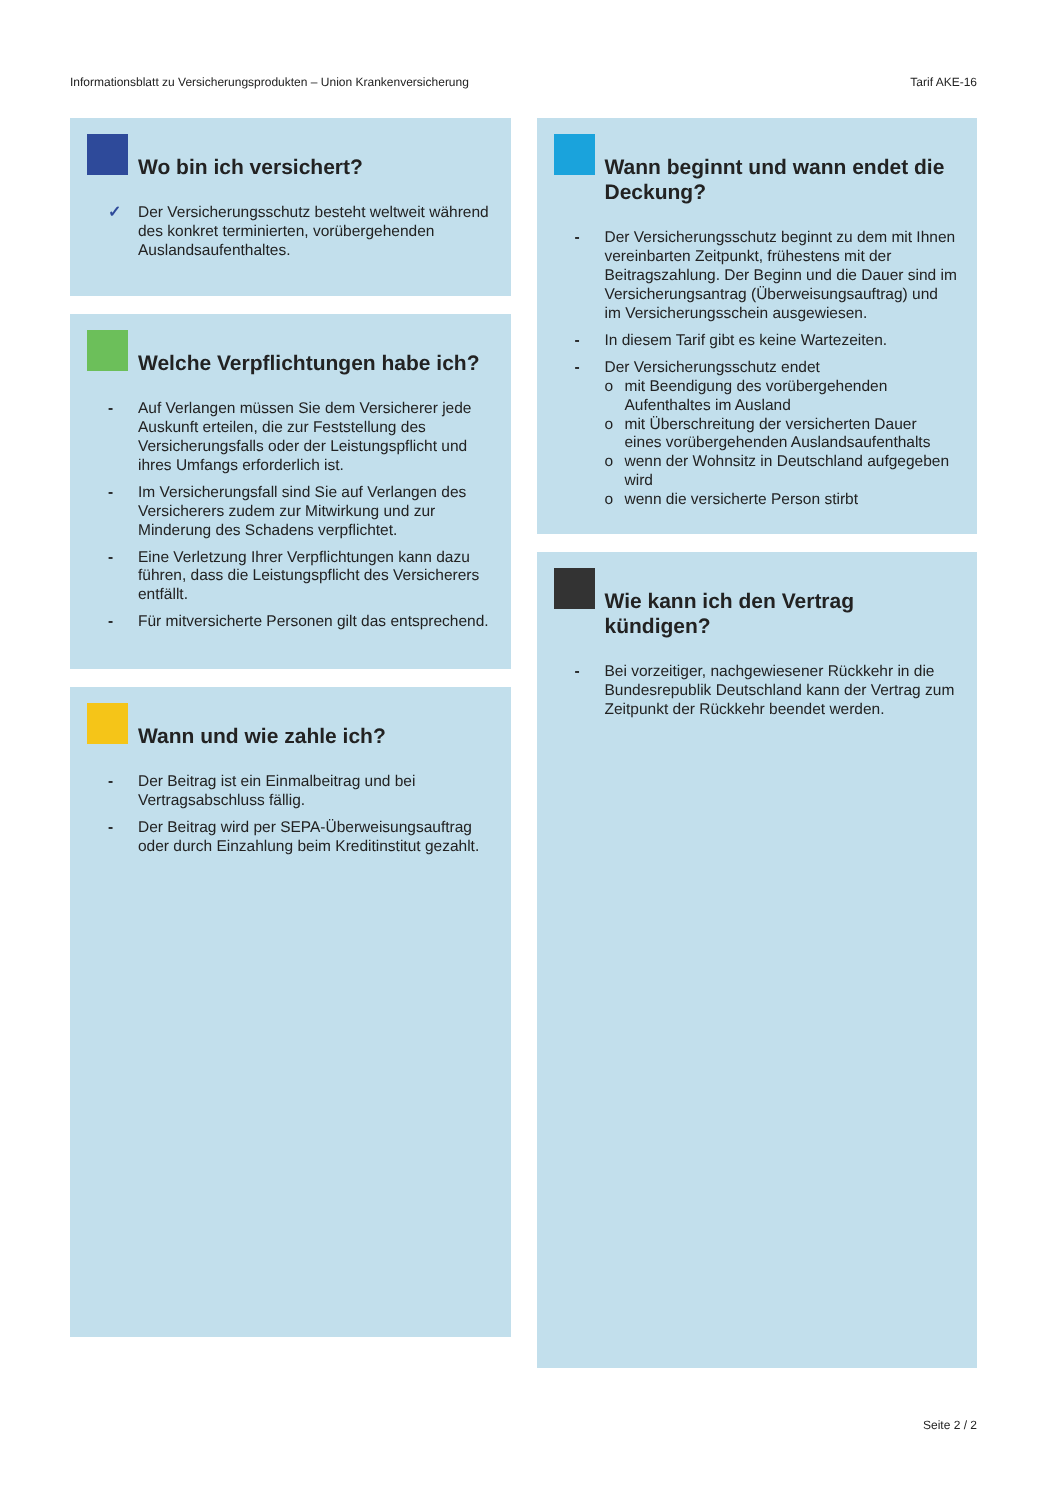Informationsblatt zu Versicherungsprodukten – Union Krankenversicherung Tarif AKE-16
Wo bin ich versichert?
✓ Der Versicherungsschutz besteht weltweit während des konkret terminierten, vorübergehenden Auslandsaufenthaltes.
Welche Verpflichtungen habe ich?
- Auf Verlangen müssen Sie dem Versicherer jede Auskunft erteilen, die zur Feststellung des Versicherungsfalls oder der Leistungspflicht und ihres Umfangs erforderlich ist.
- Im Versicherungsfall sind Sie auf Verlangen des Versicherers zudem zur Mitwirkung und zur Minderung des Schadens verpflichtet.
- Eine Verletzung Ihrer Verpflichtungen kann dazu führen, dass die Leistungspflicht des Versicherers entfällt.
- Für mitversicherte Personen gilt das entsprechend.
Wann und wie zahle ich?
- Der Beitrag ist ein Einmalbeitrag und bei Vertragsabschluss fällig.
- Der Beitrag wird per SEPA-Überweisungsauftrag oder durch Einzahlung beim Kreditinstitut gezahlt.
Wann beginnt und wann endet die Deckung?
- Der Versicherungsschutz beginnt zu dem mit Ihnen vereinbarten Zeitpunkt, frühestens mit der Beitragszahlung. Der Beginn und die Dauer sind im Versicherungsantrag (Überweisungsauftrag) und im Versicherungsschein ausgewiesen.
- In diesem Tarif gibt es keine Wartezeiten.
- Der Versicherungsschutz endet
o mit Beendigung des vorübergehenden Aufenthaltes im Ausland
o mit Überschreitung der versicherten Dauer eines vorübergehenden Auslandsaufenthalts
o wenn der Wohnsitz in Deutschland aufgegeben wird
o wenn die versicherte Person stirbt
Wie kann ich den Vertrag kündigen?
- Bei vorzeitiger, nachgewiesener Rückkehr in die Bundesrepublik Deutschland kann der Vertrag zum Zeitpunkt der Rückkehr beendet werden.
Seite 2 / 2